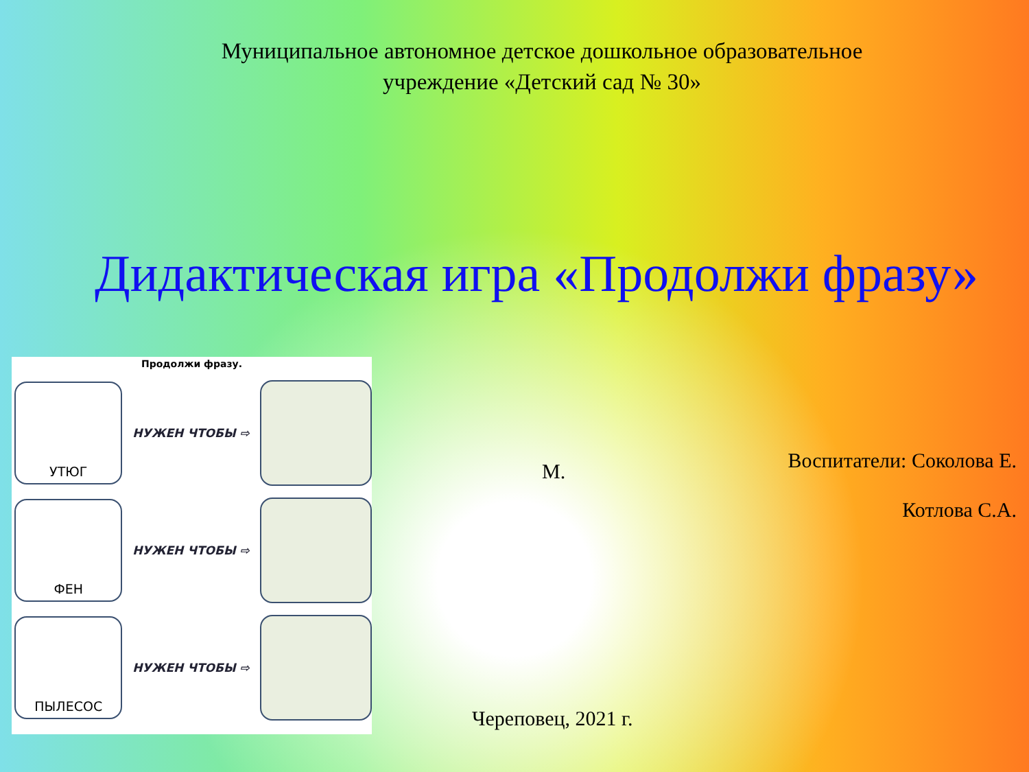Муниципальное автономное детское дошкольное образовательное учреждение «Детский сад № 30»
Дидактическая игра «Продолжи фразу»
Продолжи фразу.
УТЮГ
НУЖЕН ЧТОБЫ ⇨
ФЕН
НУЖЕН ЧТОБЫ ⇨
ПЫЛЕСОС
НУЖЕН ЧТОБЫ ⇨
Воспитатели: Соколова Е.
Котлова С.А.
М.
Череповец, 2021 г.